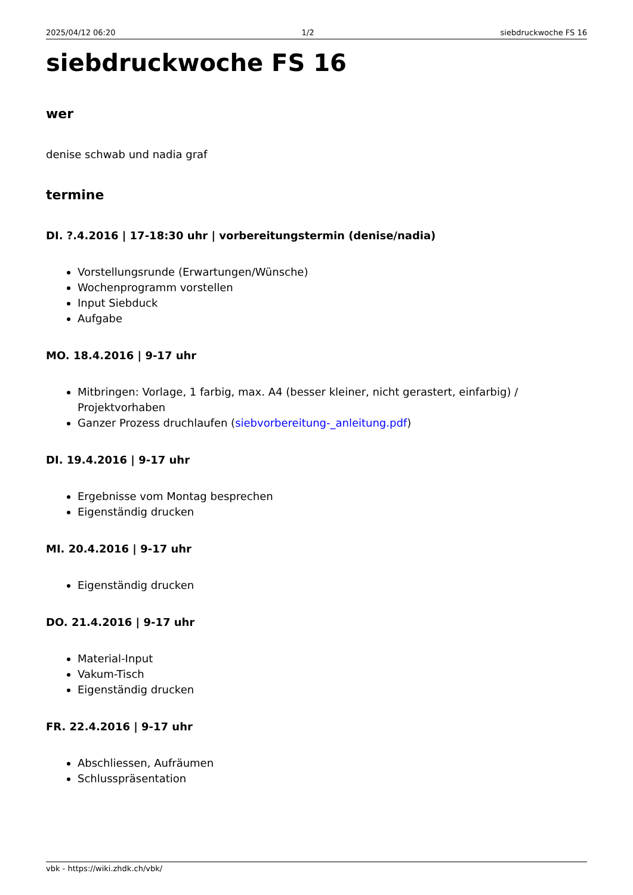2025/04/12 06:20 1/2 siebdruckwoche FS 16
siebdruckwoche FS 16
wer
denise schwab und nadia graf
termine
DI. ?.4.2016 | 17-18:30 uhr | vorbereitungstermin (denise/nadia)
Vorstellungsrunde (Erwartungen/Wünsche)
Wochenprogramm vorstellen
Input Siebduck
Aufgabe
MO. 18.4.2016 | 9-17 uhr
Mitbringen: Vorlage, 1 farbig, max. A4 (besser kleiner, nicht gerastert, einfarbig) / Projektvorhaben
Ganzer Prozess druchlaufen (siebvorbereitung-_anleitung.pdf)
DI. 19.4.2016 | 9-17 uhr
Ergebnisse vom Montag besprechen
Eigenständig drucken
MI. 20.4.2016 | 9-17 uhr
Eigenständig drucken
DO. 21.4.2016 | 9-17 uhr
Material-Input
Vakum-Tisch
Eigenständig drucken
FR. 22.4.2016 | 9-17 uhr
Abschliessen, Aufräumen
Schlusspräsentation
vbk - https://wiki.zhdk.ch/vbk/